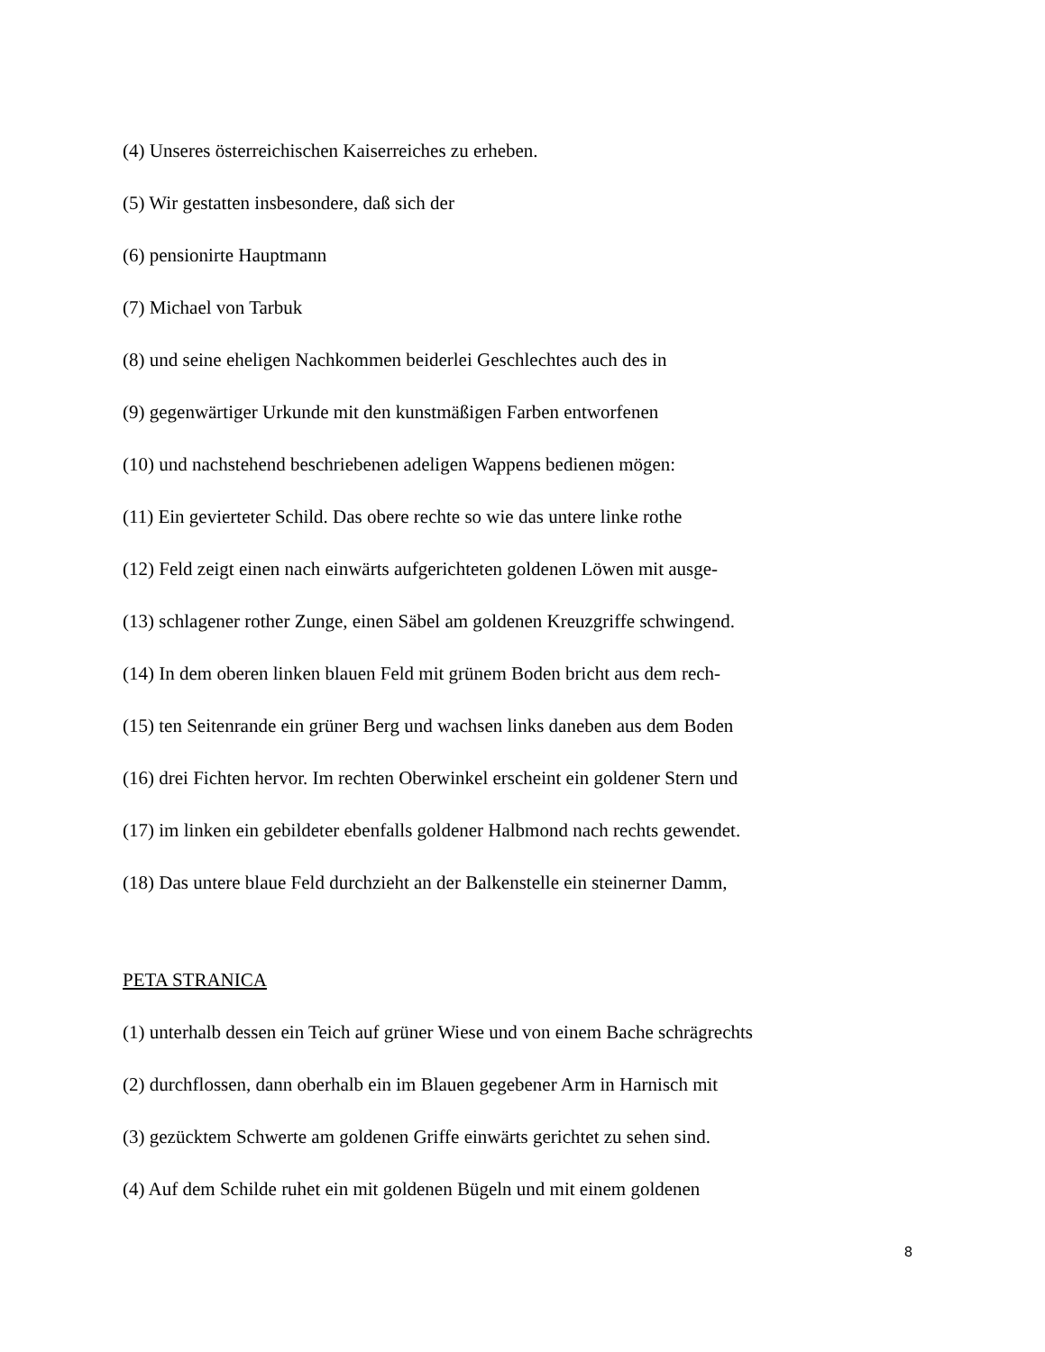(4) Unseres österreichischen Kaiserreiches zu erheben.
(5) Wir gestatten insbesondere, daß sich der
(6) pensionirte Hauptmann
(7) Michael von Tarbuk
(8) und seine eheligen Nachkommen beiderlei Geschlechtes auch des in
(9) gegenwärtiger Urkunde mit den kunstmäßigen Farben entworfenen
(10) und nachstehend beschriebenen adeligen Wappens bedienen mögen:
(11) Ein gevierteter Schild. Das obere rechte so wie das untere linke rothe
(12) Feld zeigt einen nach einwärts aufgerichteten goldenen Löwen mit ausge-
(13) schlagener rother Zunge, einen Säbel am goldenen Kreuzgriffe schwingend.
(14) In dem oberen linken blauen Feld mit grünem Boden bricht aus dem rech-
(15) ten Seitenrande ein grüner Berg und wachsen links daneben aus dem Boden
(16) drei Fichten hervor. Im rechten Oberwinkel erscheint ein goldener Stern und
(17) im linken ein gebildeter ebenfalls goldener Halbmond nach rechts gewendet.
(18) Das untere blaue Feld durchzieht an der Balkenstelle ein steinerner Damm,
PETA STRANICA
(1) unterhalb dessen ein Teich auf grüner Wiese und von einem Bache schrägrechts
(2) durchflossen, dann oberhalb ein im Blauen gegebener Arm in Harnisch mit
(3) gezücktem Schwerte am goldenen Griffe einwärts gerichtet zu sehen sind.
(4) Auf dem Schilde ruhet ein mit goldenen Bügeln und mit einem goldenen
8